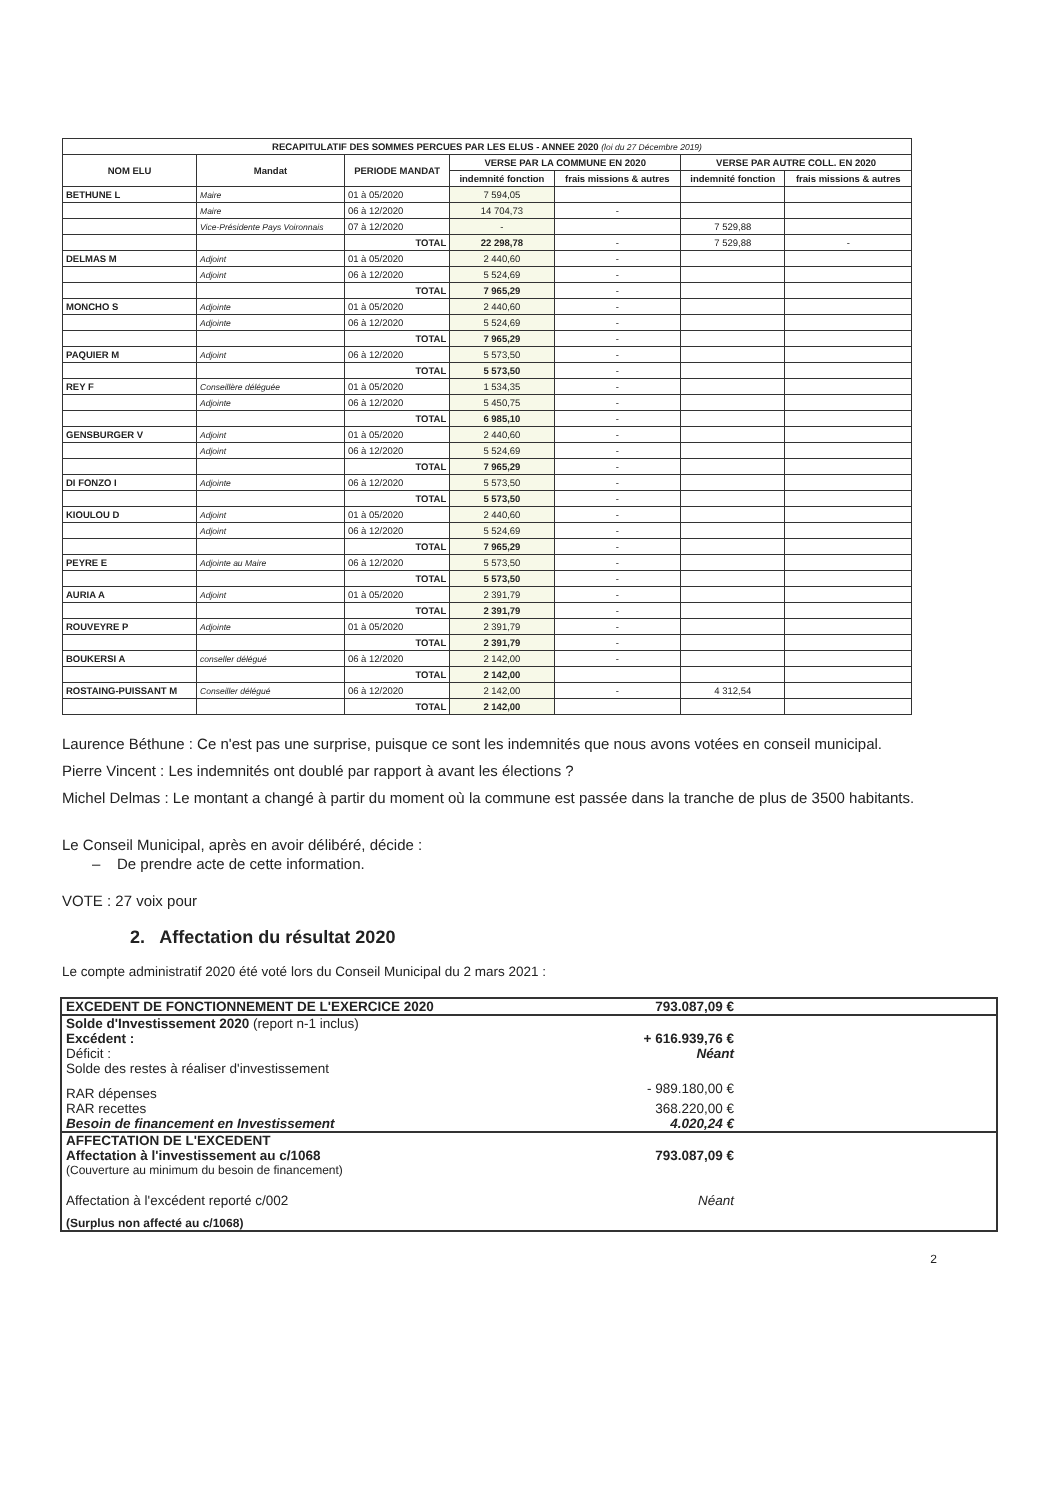| RECAPITULATIF DES SOMMES PERCUES PAR LES ELUS - ANNEE 2020 (loi du 27 Décembre 2019) | | | | | | |
| --- | --- | --- | --- | --- | --- | --- |
| NOM ELU | Mandat | PERIODE MANDAT | VERSE PAR LA COMMUNE EN 2020 | | VERSE PAR AUTRE COLL. EN 2020 | |
| | | | indemnité fonction | frais missions & autres | indemnité fonction | frais missions & autres |
| BETHUNE L | Maire | 01 à 05/2020 | 7 594,05 | | | |
| | Maire | 06 à 12/2020 | 14 704,73 | - | | |
| | Vice-Présidente Pays Voironnais | 07 à 12/2020 | - | | 7 529,88 | |
| | | TOTAL | 22 298,78 | - | 7 529,88 | - |
| DELMAS M | Adjoint | 01 à 05/2020 | 2 440,60 | - | | |
| | Adjoint | 06 à 12/2020 | 5 524,69 | - | | |
| | | TOTAL | 7 965,29 | - | | |
| MONCHO S | Adjointe | 01 à 05/2020 | 2 440,60 | - | | |
| | Adjointe | 06 à 12/2020 | 5 524,69 | - | | |
| | | TOTAL | 7 965,29 | - | | |
| PAQUIER M | Adjoint | 06 à 12/2020 | 5 573,50 | - | | |
| | | TOTAL | 5 573,50 | - | | |
| REY F | Conseillère déléguée | 01 à 05/2020 | 1 534,35 | - | | |
| | Adjointe | 06 à 12/2020 | 5 450,75 | - | | |
| | | TOTAL | 6 985,10 | - | | |
| GENSBURGER V | Adjoint | 01 à 05/2020 | 2 440,60 | - | | |
| | Adjoint | 06 à 12/2020 | 5 524,69 | - | | |
| | | TOTAL | 7 965,29 | - | | |
| DI FONZO I | Adjointe | 06 à 12/2020 | 5 573,50 | - | | |
| | | TOTAL | 5 573,50 | - | | |
| KIOULOU D | Adjoint | 01 à 05/2020 | 2 440,60 | - | | |
| | Adjoint | 06 à 12/2020 | 5 524,69 | - | | |
| | | TOTAL | 7 965,29 | - | | |
| PEYRE E | Adjointe au Maire | 06 à 12/2020 | 5 573,50 | - | | |
| | | TOTAL | 5 573,50 | - | | |
| AURIA A | Adjoint | 01 à 05/2020 | 2 391,79 | - | | |
| | | TOTAL | 2 391,79 | - | | |
| ROUVEYRE P | Adjointe | 01 à 05/2020 | 2 391,79 | - | | |
| | | TOTAL | 2 391,79 | - | | |
| BOUKERSI A | conseller délégué | 06 à 12/2020 | 2 142,00 | - | | |
| | | TOTAL | 2 142,00 | | | |
| ROSTAING-PUISSANT M | Conseiller délégué | 06 à 12/2020 | 2 142,00 | - | 4 312,54 | |
| | | TOTAL | 2 142,00 | | | |
Laurence Béthune : Ce n'est pas une surprise, puisque ce sont les indemnités que nous avons votées en conseil municipal.
Pierre Vincent : Les indemnités ont doublé par rapport à avant les élections ?
Michel Delmas : Le montant a changé à partir du moment où la commune est passée dans la tranche de plus de 3500 habitants.
Le Conseil Municipal, après en avoir délibéré, décide :
– De prendre acte de cette information.
VOTE : 27 voix pour
2. Affectation du résultat 2020
Le compte administratif 2020 été voté lors du Conseil Municipal du 2 mars 2021 :
| EXCEDENT DE FONCTIONNEMENT DE L'EXERCICE 2020 | 793.087,09 € | |
| Solde d'Investissement 2020 (report n-1 inclus) | | |
| Excédent : | + 616.939,76 € | |
| Déficit : | Néant | |
| Solde des restes à réaliser d'investissement | | |
| RAR dépenses | - 989.180,00 € | |
| RAR recettes | 368.220,00 € | |
| Besoin de financement en Investissement | 4.020,24 € | |
| AFFECTATION DE L'EXCEDENT | | |
| Affectation à l'investissement au c/1068 | 793.087,09 € | |
| (Couverture au minimum du besoin de financement) | | |
| Affectation à l'excédent reporté c/002 | Néant | |
| (Surplus non affecté au c/1068) | | |
2